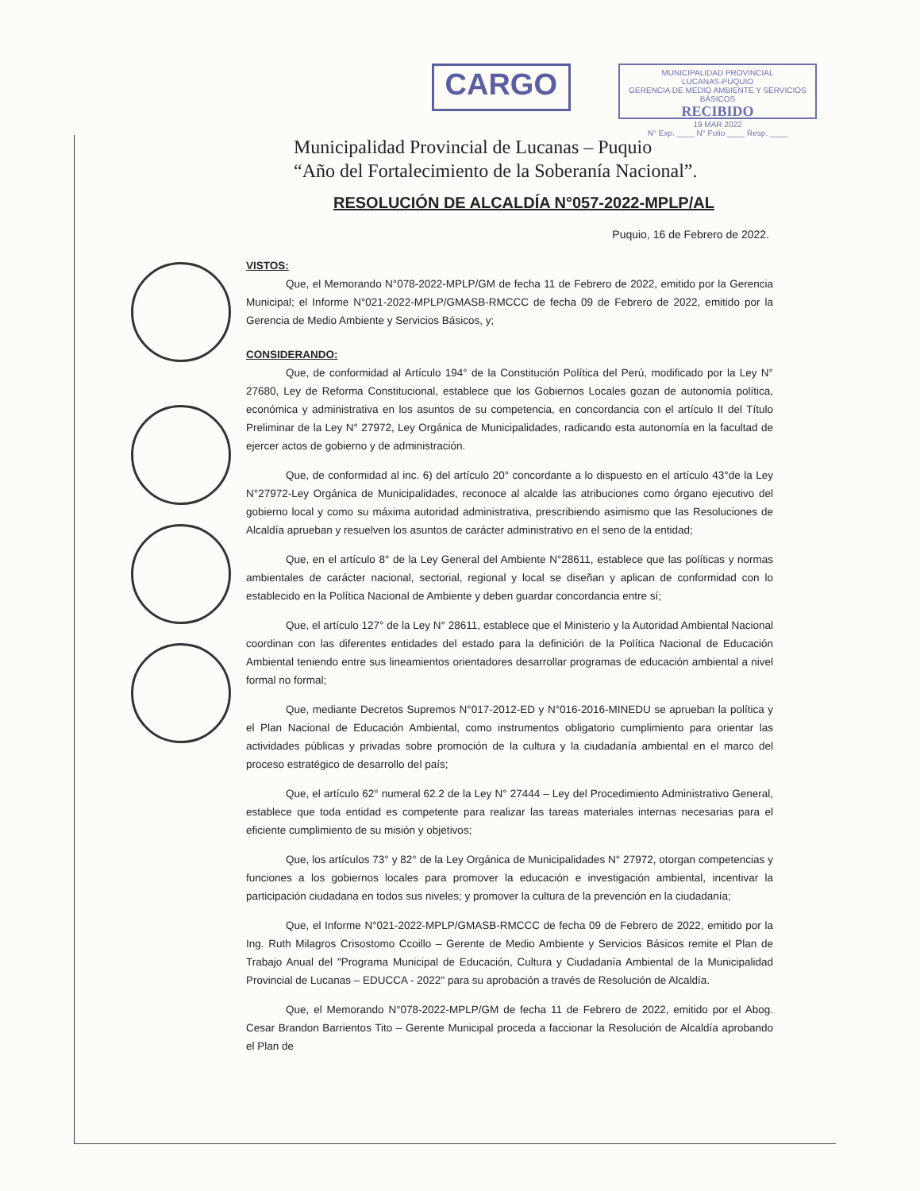CARGO
MUNICIPALIDAD PROVINCIAL
LUCANAS-PUQUIO
GERENCIA DE MEDIO AMBIENTE Y SERVICIOS BÁSICOS
RECIBIDO
19 MAR 2022
N° Exp. ____ N° Folio ____ Resp. ____
Municipalidad Provincial de Lucanas – Puquio
“Año del Fortalecimiento de la Soberanía Nacional”.
RESOLUCIÓN DE ALCALDÍA N°057-2022-MPLP/AL
Puquio, 16 de Febrero de 2022.
VISTOS:
Que, el Memorando N°078-2022-MPLP/GM de fecha 11 de Febrero de 2022, emitido por la Gerencia Municipal; el Informe N°021-2022-MPLP/GMASB-RMCCC de fecha 09 de Febrero de 2022, emitido por la Gerencia de Medio Ambiente y Servicios Básicos, y;
CONSIDERANDO:
Que, de conformidad al Artículo 194° de la Constitución Política del Perú, modificado por la Ley N° 27680, Ley de Reforma Constitucional, establece que los Gobiernos Locales gozan de autonomía política, económica y administrativa en los asuntos de su competencia, en concordancia con el artículo II del Título Preliminar de la Ley N° 27972, Ley Orgánica de Municipalidades, radicando esta autonomía en la facultad de ejercer actos de gobierno y de administración.
Que, de conformidad al inc. 6) del artículo 20° concordante a lo dispuesto en el artículo 43°de la Ley N°27972-Ley Orgánica de Municipalidades, reconoce al alcalde las atribuciones como órgano ejecutivo del gobierno local y como su máxima autoridad administrativa, prescribiendo asimismo que las Resoluciones de Alcaldía aprueban y resuelven los asuntos de carácter administrativo en el seno de la entidad;
Que, en el artículo 8° de la Ley General del Ambiente N°28611, establece que las políticas y normas ambientales de carácter nacional, sectorial, regional y local se diseñan y aplican de conformidad con lo establecido en la Política Nacional de Ambiente y deben guardar concordancia entre sí;
Que, el artículo 127° de la Ley N° 28611, establece que el Ministerio y la Autoridad Ambiental Nacional coordinan con las diferentes entidades del estado para la definición de la Política Nacional de Educación Ambiental teniendo entre sus lineamientos orientadores desarrollar programas de educación ambiental a nivel formal no formal;
Que, mediante Decretos Supremos N°017-2012-ED y N°016-2016-MINEDU se aprueban la política y el Plan Nacional de Educación Ambiental, como instrumentos obligatorio cumplimiento para orientar las actividades públicas y privadas sobre promoción de la cultura y la ciudadanía ambiental en el marco del proceso estratégico de desarrollo del país;
Que, el artículo 62° numeral 62.2 de la Ley N° 27444 – Ley del Procedimiento Administrativo General, establece que toda entidad es competente para realizar las tareas materiales internas necesarias para el eficiente cumplimiento de su misión y objetivos;
Que, los artículos 73° y 82° de la Ley Orgánica de Municipalidades N° 27972, otorgan competencias y funciones a los gobiernos locales para promover la educación e investigación ambiental, incentivar la participación ciudadana en todos sus niveles; y promover la cultura de la prevención en la ciudadanía;
Que, el Informe N°021-2022-MPLP/GMASB-RMCCC de fecha 09 de Febrero de 2022, emitido por la Ing. Ruth Milagros Crisostomo Ccoillo – Gerente de Medio Ambiente y Servicios Básicos remite el Plan de Trabajo Anual del "Programa Municipal de Educación, Cultura y Ciudadanía Ambiental de la Municipalidad Provincial de Lucanas – EDUCCA - 2022" para su aprobación a través de Resolución de Alcaldía.
Que, el Memorando N°078-2022-MPLP/GM de fecha 11 de Febrero de 2022, emitido por el Abog. Cesar Brandon Barrientos Tito – Gerente Municipal proceda a faccionar la Resolución de Alcaldía aprobando el Plan de